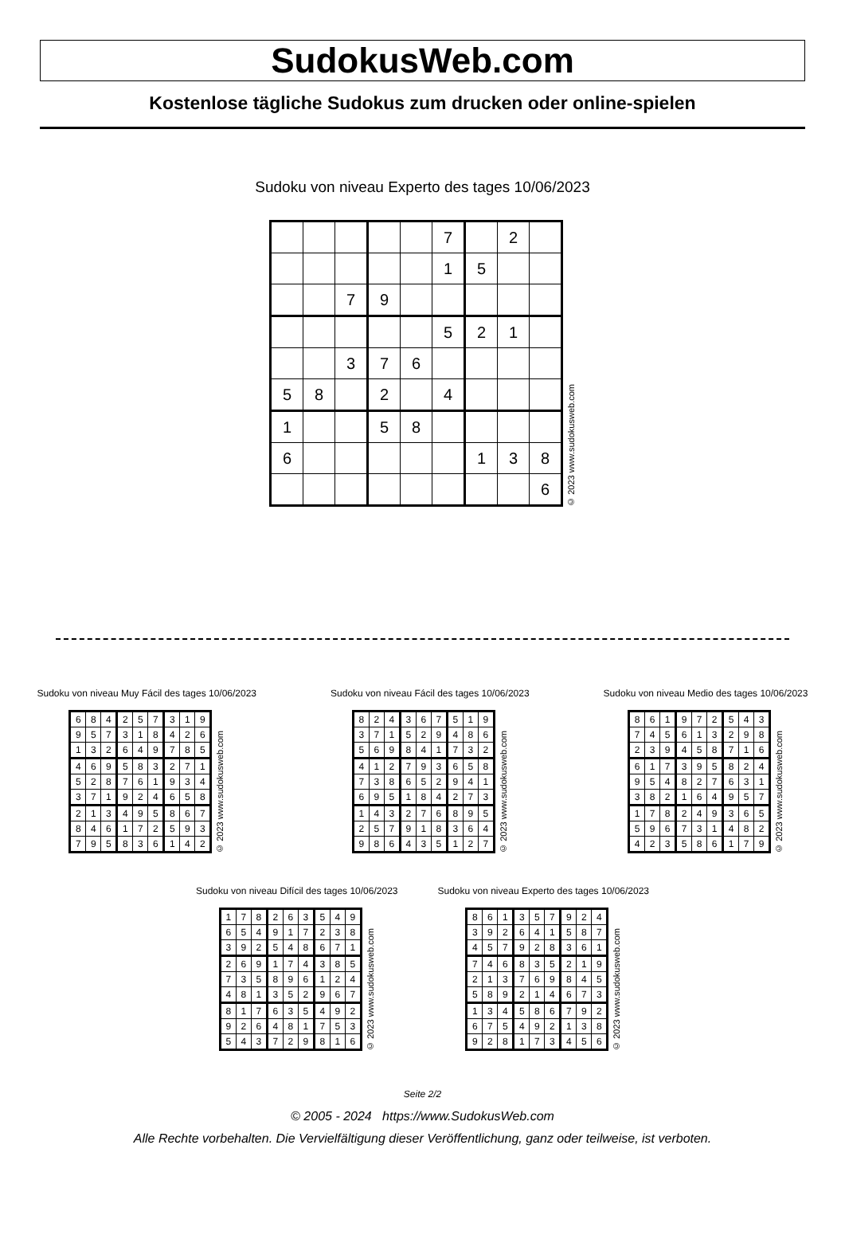SudokusWeb.com
Kostenlose tägliche Sudokus zum drucken oder online-spielen
Sudoku von niveau Experto des tages 10/06/2023
| | | | | | 7 | | 2 | |
| | | | | | 1 | 5 | | |
| | | 7 | 9 | | | | | |
| | | | | | 5 | 2 | 1 | |
| | | 3 | 7 | 6 | | | | |
| 5 | 8 | | 2 | | 4 | | | |
| 1 | | | 5 | 8 | | | | |
| 6 | | | | | | 1 | 3 | 8 |
| | | | | | | | | 6 |
© 2023 www.sudokusweb.com
Sudoku von niveau Muy Fácil des tages 10/06/2023
| 6 | 8 | 4 | 2 | 5 | 7 | 3 | 1 | 9 |
| 9 | 5 | 7 | 3 | 1 | 8 | 4 | 2 | 6 |
| 1 | 3 | 2 | 6 | 4 | 9 | 7 | 8 | 5 |
| 4 | 6 | 9 | 5 | 8 | 3 | 2 | 7 | 1 |
| 5 | 2 | 8 | 7 | 6 | 1 | 9 | 3 | 4 |
| 3 | 7 | 1 | 9 | 2 | 4 | 6 | 5 | 8 |
| 2 | 1 | 3 | 4 | 9 | 5 | 8 | 6 | 7 |
| 8 | 4 | 6 | 1 | 7 | 2 | 5 | 9 | 3 |
| 7 | 9 | 5 | 8 | 3 | 6 | 1 | 4 | 2 |
© 2023 www.sudokusweb.com
Sudoku von niveau Fácil des tages 10/06/2023
| 8 | 2 | 4 | 3 | 6 | 7 | 5 | 1 | 9 |
| 3 | 7 | 1 | 5 | 2 | 9 | 4 | 8 | 6 |
| 5 | 6 | 9 | 8 | 4 | 1 | 7 | 3 | 2 |
| 4 | 1 | 2 | 7 | 9 | 3 | 6 | 5 | 8 |
| 7 | 3 | 8 | 6 | 5 | 2 | 9 | 4 | 1 |
| 6 | 9 | 5 | 1 | 8 | 4 | 2 | 7 | 3 |
| 1 | 4 | 3 | 2 | 7 | 6 | 8 | 9 | 5 |
| 2 | 5 | 7 | 9 | 1 | 8 | 3 | 6 | 4 |
| 9 | 8 | 6 | 4 | 3 | 5 | 1 | 2 | 7 |
© 2023 www.sudokusweb.com
Sudoku von niveau Medio des tages 10/06/2023
| 8 | 6 | 1 | 9 | 7 | 2 | 5 | 4 | 3 |
| 7 | 4 | 5 | 6 | 1 | 3 | 2 | 9 | 8 |
| 2 | 3 | 9 | 4 | 5 | 8 | 7 | 1 | 6 |
| 6 | 1 | 7 | 3 | 9 | 5 | 8 | 2 | 4 |
| 9 | 5 | 4 | 8 | 2 | 7 | 6 | 3 | 1 |
| 3 | 8 | 2 | 1 | 6 | 4 | 9 | 5 | 7 |
| 1 | 7 | 8 | 2 | 4 | 9 | 3 | 6 | 5 |
| 5 | 9 | 6 | 7 | 3 | 1 | 4 | 8 | 2 |
| 4 | 2 | 3 | 5 | 8 | 6 | 1 | 7 | 9 |
© 2023 www.sudokusweb.com
Sudoku von niveau Difícil des tages 10/06/2023
| 1 | 7 | 8 | 2 | 6 | 3 | 5 | 4 | 9 |
| 6 | 5 | 4 | 9 | 1 | 7 | 2 | 3 | 8 |
| 3 | 9 | 2 | 5 | 4 | 8 | 6 | 7 | 1 |
| 2 | 6 | 9 | 1 | 7 | 4 | 3 | 8 | 5 |
| 7 | 3 | 5 | 8 | 9 | 6 | 1 | 2 | 4 |
| 4 | 8 | 1 | 3 | 5 | 2 | 9 | 6 | 7 |
| 8 | 1 | 7 | 6 | 3 | 5 | 4 | 9 | 2 |
| 9 | 2 | 6 | 4 | 8 | 1 | 7 | 5 | 3 |
| 5 | 4 | 3 | 7 | 2 | 9 | 8 | 1 | 6 |
© 2023 www.sudokusweb.com
Sudoku von niveau Experto des tages 10/06/2023
| 8 | 6 | 1 | 3 | 5 | 7 | 9 | 2 | 4 |
| 3 | 9 | 2 | 6 | 4 | 1 | 5 | 8 | 7 |
| 4 | 5 | 7 | 9 | 2 | 8 | 3 | 6 | 1 |
| 7 | 4 | 6 | 8 | 3 | 5 | 2 | 1 | 9 |
| 2 | 1 | 3 | 7 | 6 | 9 | 8 | 4 | 5 |
| 5 | 8 | 9 | 2 | 1 | 4 | 6 | 7 | 3 |
| 1 | 3 | 4 | 5 | 8 | 6 | 7 | 9 | 2 |
| 6 | 7 | 5 | 4 | 9 | 2 | 1 | 3 | 8 |
| 9 | 2 | 8 | 1 | 7 | 3 | 4 | 5 | 6 |
© 2023 www.sudokusweb.com
Seite 2/2
© 2005 - 2024 https://www.SudokusWeb.com
Alle Rechte vorbehalten. Die Vervielfältigung dieser Veröffentlichung, ganz oder teilweise, ist verboten.